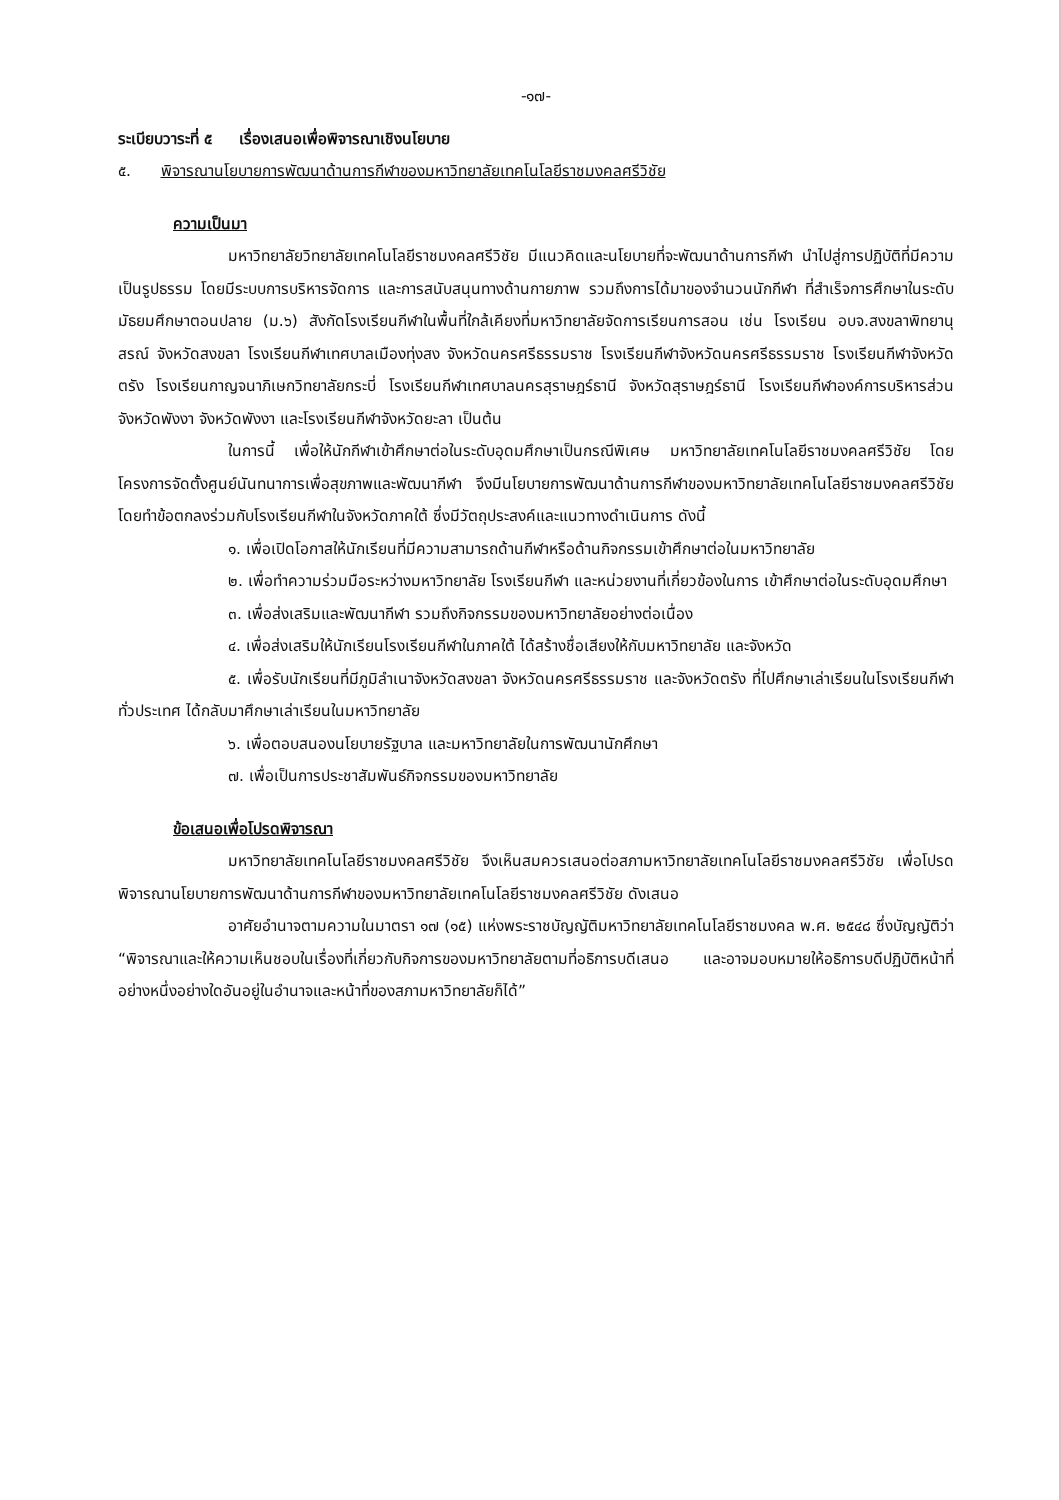-๑๗-
ระเบียบวาระที่ ๕ เรื่องเสนอเพื่อพิจารณาเชิงนโยบาย
๕. พิจารณานโยบายการพัฒนาด้านการกีฬาของมหาวิทยาลัยเทคโนโลยีราชมงคลศรีวิชัย
ความเป็นมา
มหาวิทยาลัยวิทยาลัยเทคโนโลยีราชมงคลศรีวิชัย มีแนวคิดและนโยบายที่จะพัฒนาด้านการกีฬา นำไปสู่การปฏิบัติที่มีความเป็นรูปธรรม โดยมีระบบการบริหารจัดการ และการสนับสนุนทางด้านกายภาพ รวมถึงการได้มาของจำนวนนักกีฬา ที่สำเร็จการศึกษาในระดับมัธยมศึกษาตอนปลาย (ม.๖) สังกัดโรงเรียนกีฬาในพื้นที่ใกล้เคียงที่มหาวิทยาลัยจัดการเรียนการสอน เช่น โรงเรียน อบจ.สงขลาพิทยานุสรณ์ จังหวัดสงขลา โรงเรียนกีฬาเทศบาลเมืองทุ่งสง จังหวัดนครศรีธรรมราช โรงเรียนกีฬาจังหวัดนครศรีธรรมราช โรงเรียนกีฬาจังหวัดตรัง โรงเรียนกาญจนาภิเษกวิทยาลัยกระบี่ โรงเรียนกีฬาเทศบาลนครสุราษฎร์ธานี จังหวัดสุราษฎร์ธานี โรงเรียนกีฬาองค์การบริหารส่วนจังหวัดพังงา จังหวัดพังงา และโรงเรียนกีฬาจังหวัดยะลา เป็นต้น
ในการนี้ เพื่อให้นักกีฬาเข้าศึกษาต่อในระดับอุดมศึกษาเป็นกรณีพิเศษ มหาวิทยาลัยเทคโนโลยีราชมงคลศรีวิชัย โดยโครงการจัดตั้งศูนย์นันทนาการเพื่อสุขภาพและพัฒนากีฬา จึงมีนโยบายการพัฒนาด้านการกีฬาของมหาวิทยาลัยเทคโนโลยีราชมงคลศรีวิชัย โดยทำข้อตกลงร่วมกับโรงเรียนกีฬาในจังหวัดภาคใต้ ซึ่งมีวัตถุประสงค์และแนวทางดำเนินการ ดังนี้
๑. เพื่อเปิดโอกาสให้นักเรียนที่มีความสามารถด้านกีฬาหรือด้านกิจกรรมเข้าศึกษาต่อในมหาวิทยาลัย
๒. เพื่อทำความร่วมมือระหว่างมหาวิทยาลัย โรงเรียนกีฬา และหน่วยงานที่เกี่ยวข้องในการ เข้าศึกษาต่อในระดับอุดมศึกษา
๓. เพื่อส่งเสริมและพัฒนากีฬา รวมถึงกิจกรรมของมหาวิทยาลัยอย่างต่อเนื่อง
๔. เพื่อส่งเสริมให้นักเรียนโรงเรียนกีฬาในภาคใต้ ได้สร้างชื่อเสียงให้กับมหาวิทยาลัย และจังหวัด
๕. เพื่อรับนักเรียนที่มีภูมิลำเนาจังหวัดสงขลา จังหวัดนครศรีธรรมราช และจังหวัดตรัง ที่ไปศึกษาเล่าเรียนในโรงเรียนกีฬาทั่วประเทศ ได้กลับมาศึกษาเล่าเรียนในมหาวิทยาลัย
๖. เพื่อตอบสนองนโยบายรัฐบาล และมหาวิทยาลัยในการพัฒนานักศึกษา
๗. เพื่อเป็นการประชาสัมพันธ์กิจกรรมของมหาวิทยาลัย
ข้อเสนอเพื่อโปรดพิจารณา
มหาวิทยาลัยเทคโนโลยีราชมงคลศรีวิชัย จึงเห็นสมควรเสนอต่อสภามหาวิทยาลัยเทคโนโลยีราชมงคลศรีวิชัย เพื่อโปรดพิจารณานโยบายการพัฒนาด้านการกีฬาของมหาวิทยาลัยเทคโนโลยีราชมงคลศรีวิชัย ดังเสนอ
อาศัยอำนาจตามความในมาตรา ๑๗ (๑๕) แห่งพระราชบัญญัติมหาวิทยาลัยเทคโนโลยีราชมงคล พ.ศ. ๒๕๔๘ ซึ่งบัญญัติว่า “พิจารณาและให้ความเห็นชอบในเรื่องที่เกี่ยวกับกิจการของมหาวิทยาลัยตามที่อธิการบดีเสนอ และอาจมอบหมายให้อธิการบดีปฏิบัติหน้าที่อย่างหนึ่งอย่างใดอันอยู่ในอำนาจและหน้าที่ของสภามหาวิทยาลัยก็ได้”